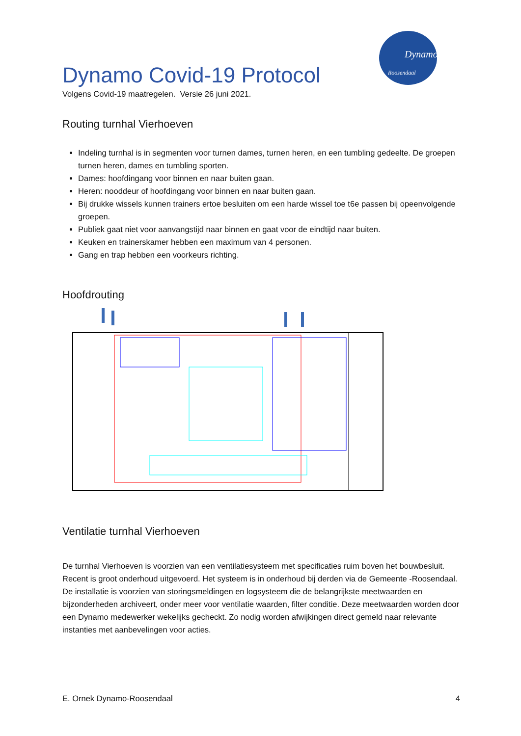Dynamo
Roosendaal
Dynamo Covid-19 Protocol
Volgens Covid-19 maatregelen. Versie 26 juni 2021.
Routing turnhal Vierhoeven
Indeling turnhal is in segmenten voor turnen dames, turnen heren, en een tumbling gedeelte. De groepen turnen heren, dames en tumbling sporten.
Dames: hoofdingang voor binnen en naar buiten gaan.
Heren: nooddeur of hoofdingang voor binnen en naar buiten gaan.
Bij drukke wissels kunnen trainers ertoe besluiten om een harde wissel toe t6e passen bij opeenvolgende groepen.
Publiek gaat niet voor aanvangstijd naar binnen en gaat voor de eindtijd naar buiten.
Keuken en trainerskamer hebben een maximum van 4 personen.
Gang en trap hebben een voorkeurs richting.
Hoofdrouting
Ventilatie turnhal Vierhoeven
De turnhal Vierhoeven is voorzien van een ventilatiesysteem met specificaties ruim boven het bouwbesluit. Recent is groot onderhoud uitgevoerd. Het systeem is in onderhoud bij derden via de Gemeente -Roosendaal. De installatie is voorzien van storingsmeldingen en logsysteem die de belangrijkste meetwaarden en bijzonderheden archiveert, onder meer voor ventilatie waarden, filter conditie. Deze meetwaarden worden door een Dynamo medewerker wekelijks gecheckt. Zo nodig worden afwijkingen direct gemeld naar relevante instanties met aanbevelingen voor acties.
E. Ornek Dynamo-Roosendaal 4